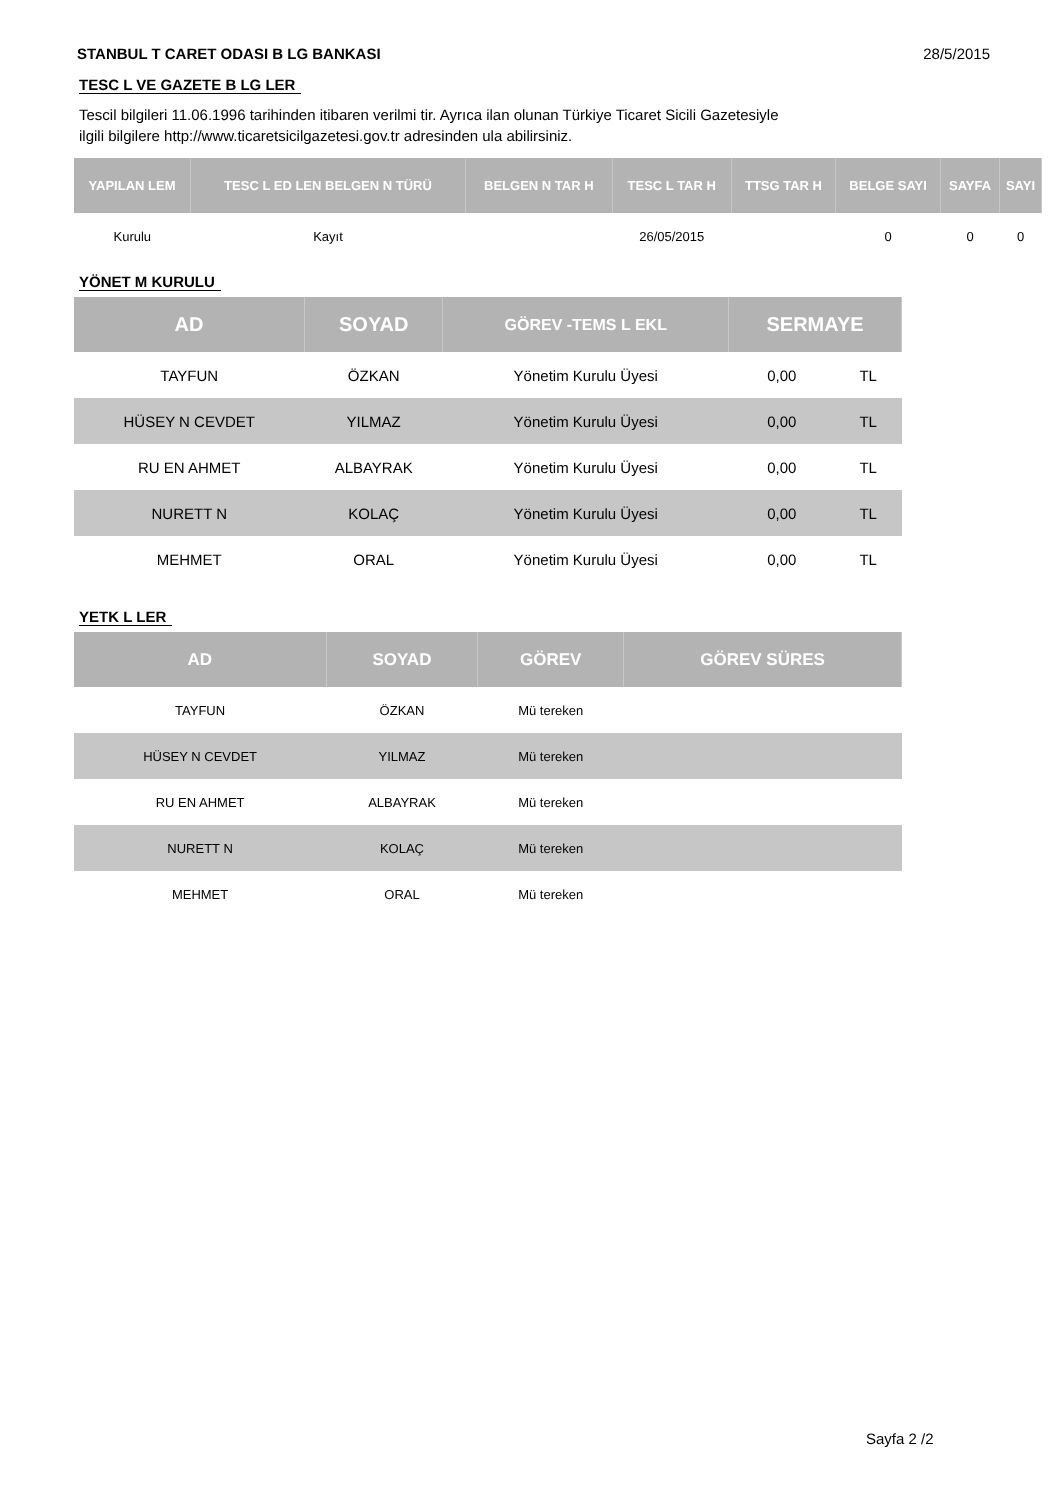STANBUL T CARET ODASI B LG BANKASI 28/5/2015
TESC L VE GAZETE B LG LER
Tescil bilgileri 11.06.1996 tarihinden itibaren verilmi tir. Ayrıca ilan olunan Türkiye Ticaret Sicili Gazetesiyle ilgili bilgilere http://www.ticaretsicilgazetesi.gov.tr adresinden ula abilirsiniz.
| YAPILAN LEM | TESC L ED LEN BELGEN N TÜRÜ | BELGEN N TAR H | TESC L TAR H | TTSG TAR H | BELGE SAYI | SAYFA | SAYI |
| --- | --- | --- | --- | --- | --- | --- | --- |
| Kurulu | Kayıt | | 26/05/2015 | | 0 | 0 | 0 |
YÖNET M KURULU
| AD | SOYAD | GÖREV -TEMS L EKL | SERMAYE | |
| --- | --- | --- | --- | --- |
| TAYFUN | ÖZKAN | Yönetim Kurulu Üyesi | 0,00 | TL |
| HÜSEY N CEVDET | YILMAZ | Yönetim Kurulu Üyesi | 0,00 | TL |
| RU EN AHMET | ALBAYRAK | Yönetim Kurulu Üyesi | 0,00 | TL |
| NURETT N | KOLAÇ | Yönetim Kurulu Üyesi | 0,00 | TL |
| MEHMET | ORAL | Yönetim Kurulu Üyesi | 0,00 | TL |
YETK L LER
| AD | SOYAD | GÖREV | GÖREV SÜRES |
| --- | --- | --- | --- |
| TAYFUN | ÖZKAN | Mü tereken | |
| HÜSEY N CEVDET | YILMAZ | Mü tereken | |
| RU EN AHMET | ALBAYRAK | Mü tereken | |
| NURETT N | KOLAÇ | Mü tereken | |
| MEHMET | ORAL | Mü tereken | |
Sayfa 2 /2